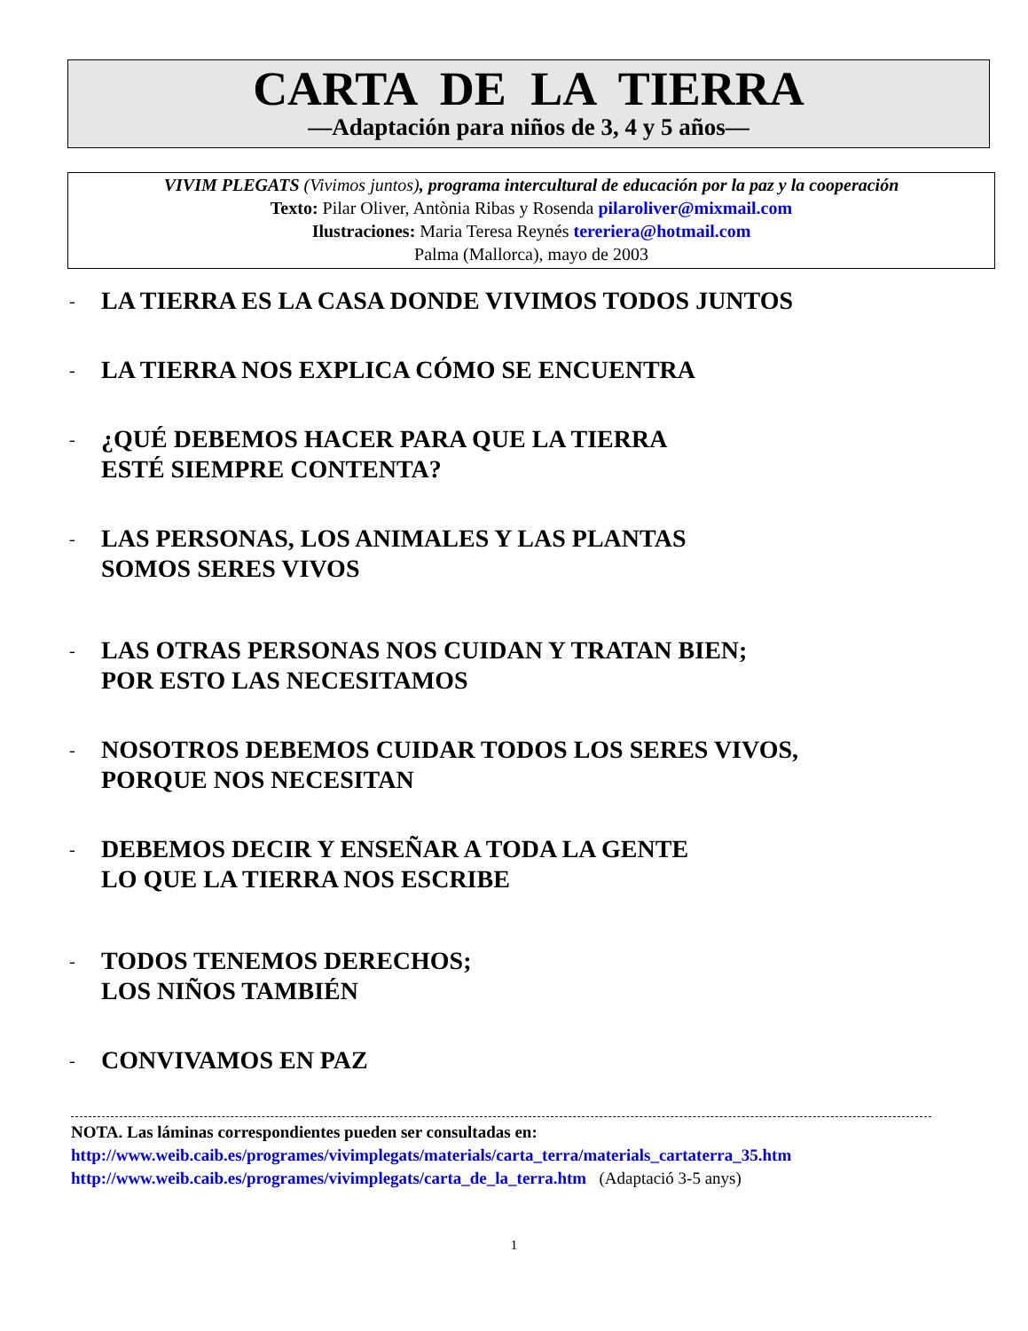CARTA DE LA TIERRA
—Adaptación para niños de 3, 4 y 5 años—
VIVIM PLEGATS (Vivimos juntos), programa intercultural de educación por la paz y la cooperación
Texto: Pilar Oliver, Antònia Ribas y Rosenda pilaroliver@mixmail.com
Ilustraciones: Maria Teresa Reynés tereriera@hotmail.com
Palma (Mallorca), mayo de 2003
- LA TIERRA ES LA CASA DONDE VIVIMOS TODOS JUNTOS
- LA TIERRA NOS EXPLICA CÓMO SE ENCUENTRA
- ¿QUÉ DEBEMOS HACER PARA QUE LA TIERRA
ESTÉ SIEMPRE CONTENTA?
- LAS PERSONAS, LOS ANIMALES Y LAS PLANTAS
SOMOS SERES VIVOS
- LAS OTRAS PERSONAS NOS CUIDAN Y TRATAN BIEN;
POR ESTO LAS NECESITAMOS
- NOSOTROS DEBEMOS CUIDAR TODOS LOS SERES VIVOS,
PORQUE NOS NECESITAN
- DEBEMOS DECIR Y ENSEÑAR A TODA LA GENTE
LO QUE LA TIERRA NOS ESCRIBE
- TODOS TENEMOS DERECHOS;
LOS NIÑOS TAMBIÉN
- CONVIVAMOS EN PAZ
NOTA. Las láminas correspondientes pueden ser consultadas en:
http://www.weib.caib.es/programes/vivimplegats/materials/carta_terra/materials_cartaterra_35.htm
http://www.weib.caib.es/programes/vivimplegats/carta_de_la_terra.htm (Adaptació 3-5 anys)
1